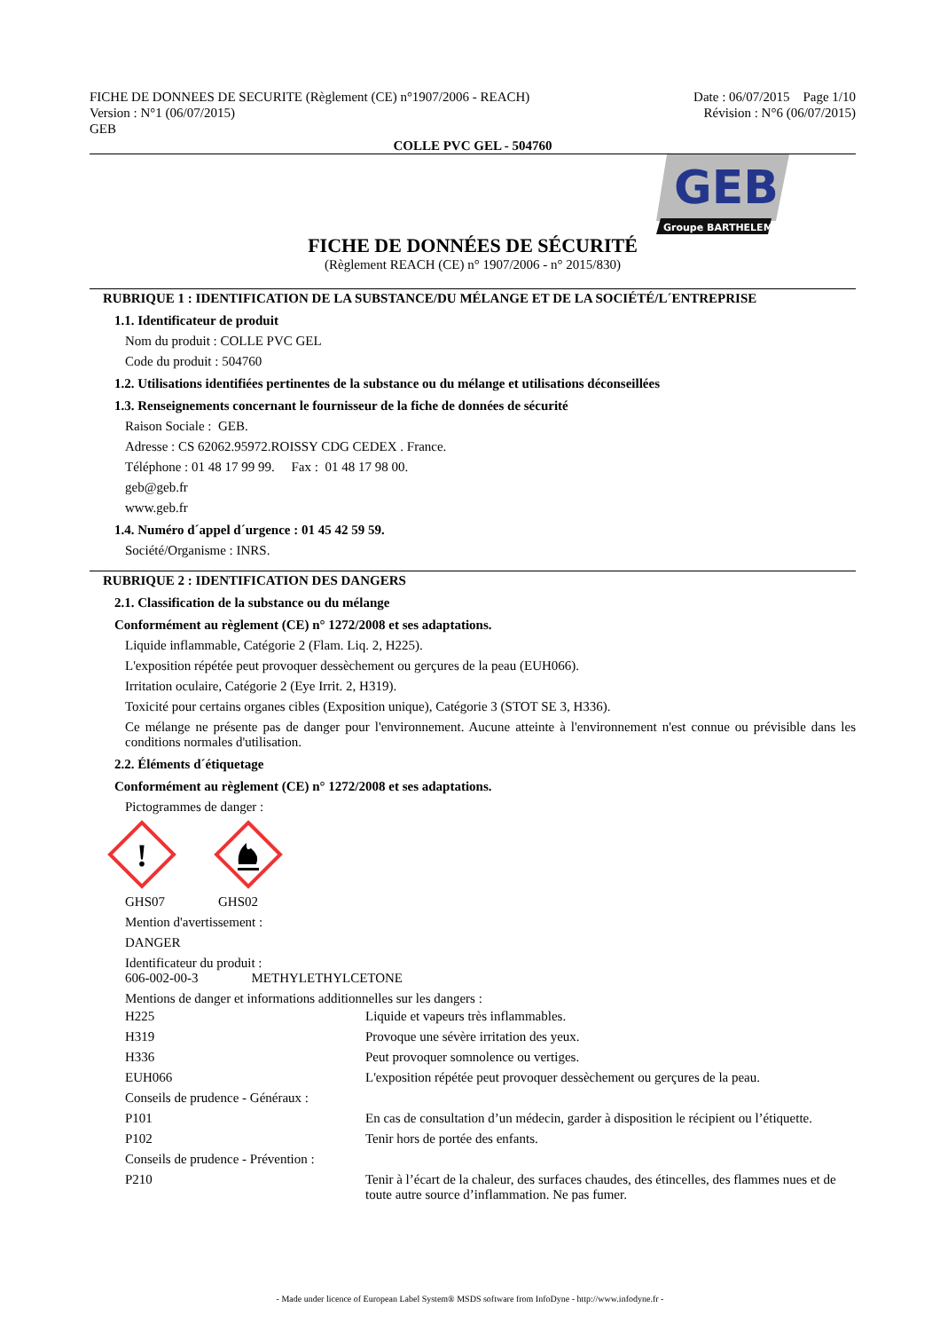FICHE DE DONNEES DE SECURITE (Règlement (CE) n°1907/2006 - REACH)
Version : N°1 (06/07/2015)
GEB
Date : 06/07/2015 Page 1/10
Révision : N°6 (06/07/2015)
COLLE PVC GEL - 504760
GEB
Groupe BARTHELEMY
FICHE DE DONNÉES DE SÉCURITÉ
(Règlement REACH (CE) n° 1907/2006 - n° 2015/830)
RUBRIQUE 1 : IDENTIFICATION DE LA SUBSTANCE/DU MÉLANGE ET DE LA SOCIÉTÉ/L´ENTREPRISE
1.1. Identificateur de produit
Nom du produit : COLLE PVC GEL
Code du produit : 504760
1.2. Utilisations identifiées pertinentes de la substance ou du mélange et utilisations déconseillées
1.3. Renseignements concernant le fournisseur de la fiche de données de sécurité
Raison Sociale : GEB.
Adresse : CS 62062.95972.ROISSY CDG CEDEX . France.
Téléphone : 01 48 17 99 99. Fax : 01 48 17 98 00.
geb@geb.fr
www.geb.fr
1.4. Numéro d´appel d´urgence : 01 45 42 59 59.
Société/Organisme : INRS.
RUBRIQUE 2 : IDENTIFICATION DES DANGERS
2.1. Classification de la substance ou du mélange
Conformément au règlement (CE) n° 1272/2008 et ses adaptations.
Liquide inflammable, Catégorie 2 (Flam. Liq. 2, H225).
L'exposition répétée peut provoquer dessèchement ou gerçures de la peau (EUH066).
Irritation oculaire, Catégorie 2 (Eye Irrit. 2, H319).
Toxicité pour certains organes cibles (Exposition unique), Catégorie 3 (STOT SE 3, H336).
Ce mélange ne présente pas de danger pour l'environnement. Aucune atteinte à l'environnement n'est connue ou prévisible dans les conditions normales d'utilisation.
2.2. Éléments d´étiquetage
Conformément au règlement (CE) n° 1272/2008 et ses adaptations.
Pictogrammes de danger :
!
GHS07 GHS02
Mention d'avertissement :
DANGER
Identificateur du produit :
606-002-00-3 METHYLETHYLCETONE
Mentions de danger et informations additionnelles sur les dangers :
| H225 | Liquide et vapeurs très inflammables. |
| H319 | Provoque une sévère irritation des yeux. |
| H336 | Peut provoquer somnolence ou vertiges. |
| EUH066 | L'exposition répétée peut provoquer dessèchement ou gerçures de la peau. |
| Conseils de prudence - Généraux : | |
| P101 | En cas de consultation d’un médecin, garder à disposition le récipient ou l’étiquette. |
| P102 | Tenir hors de portée des enfants. |
| Conseils de prudence - Prévention : | |
| P210 | Tenir à l’écart de la chaleur, des surfaces chaudes, des étincelles, des flammes nues et de toute autre source d’inflammation. Ne pas fumer. |
- Made under licence of European Label System® MSDS software from InfoDyne - http://www.infodyne.fr -